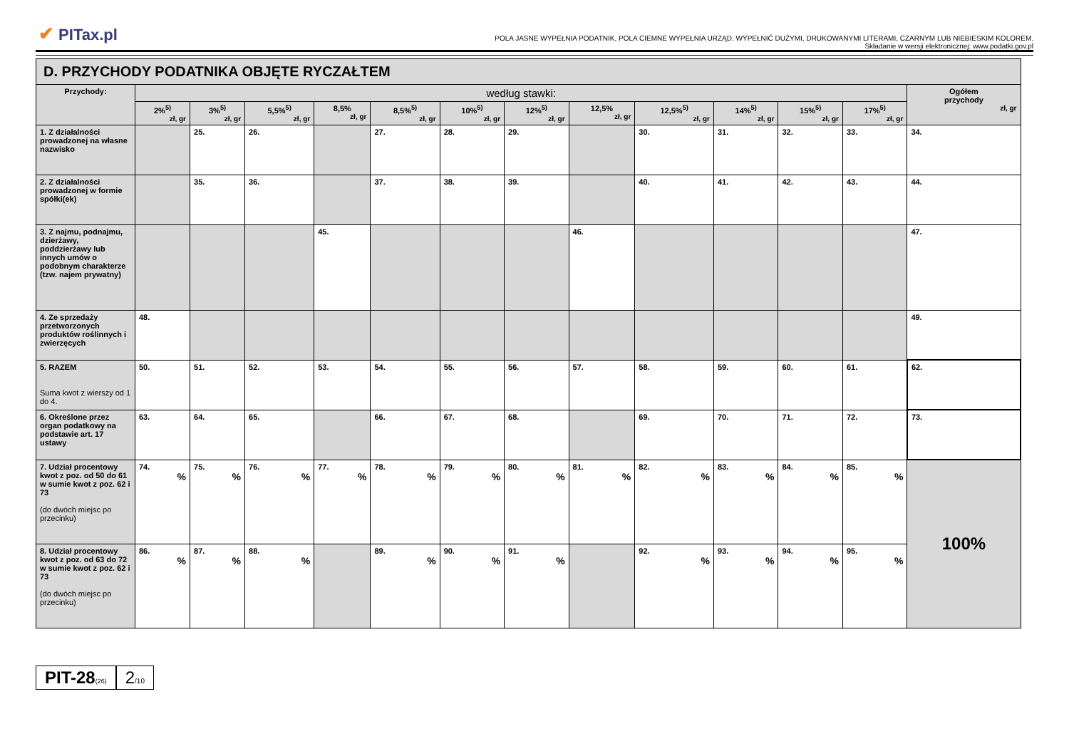✔ PITax.pl
POLA JASNE WYPEŁNIA PODATNIK, POLA CIEMNE WYPEŁNIA URZĄD. WYPEŁNIĆ DUŻYMI, DRUKOWANYMI LITERAMI, CZARNYM LUB NIEBIESKIM KOLOREM.
Składanie w wersji elektronicznej: www.podatki.gov.pl
| D. PRZYCHODY PODATNIKA OBJĘTE RYCZAŁTEM | | | | | | | | | | | | | |
| Przychody: | według stawki: | | | | | | | | | | | | Ogółem przychody zł, gr |
| | 2%<sup>5)</sup> zł, gr | 3%<sup>5)</sup> zł, gr | 5,5%<sup>5)</sup> zł, gr | 8,5% zł, gr | 8,5%<sup>5)</sup> zł, gr | 10%<sup>5)</sup> zł, gr | 12%<sup>5)</sup> zł, gr | 12,5% zł, gr | 12,5%<sup>5)</sup> zł, gr | 14%<sup>5)</sup> zł, gr | 15%<sup>5)</sup> zł, gr | 17%<sup>5)</sup> zł, gr | |
| 1. Z działalności prowadzonej na własne nazwisko | | 25. | 26. | | 27. | 28. | 29. | | 30. | 31. | 32. | 33. | 34. |
| 2. Z działalności prowadzonej w formie spółki(ek) | | 35. | 36. | | 37. | 38. | 39. | | 40. | 41. | 42. | 43. | 44. |
| 3. Z najmu, podnajmu, dzierżawy, poddzierżawy lub innych umów o podobnym charakterze (tzw. najem prywatny) | | | | 45. | | | | 46. | | | | | 47. |
| 4. Ze sprzedaży przetworzonych produktów roślinnych i zwierzęcych | 48. | | | | | | | | | | | | 49. |
| 5. RAZEM Suma kwot z wierszy od 1 do 4. | 50. | 51. | 52. | 53. | 54. | 55. | 56. | 57. | 58. | 59. | 60. | 61. | 62. |
| 6. Określone przez organ podatkowy na podstawie art. 17 ustawy | 63. | 64. | 65. | | 66. | 67. | 68. | | 69. | 70. | 71. | 72. | 73. |
| 7. Udział procentowy kwot z poz. od 50 do 61 w sumie kwot z poz. 62 i 73 (do dwóch miejsc po przecinku) | 74. % | 75. % | 76. % | 77. % | 78. % | 79. % | 80. % | 81. % | 82. % | 83. % | 84. % | 85. % | 100% |
| 8. Udział procentowy kwot z poz. od 63 do 72 w sumie kwot z poz. 62 i 73 (do dwóch miejsc po przecinku) | 86. % | 87. % | 88. % | | 89. % | 90. % | 91. % | | 92. % | 93. % | 94. % | 95. % | |
PIT-28(26)
2/10